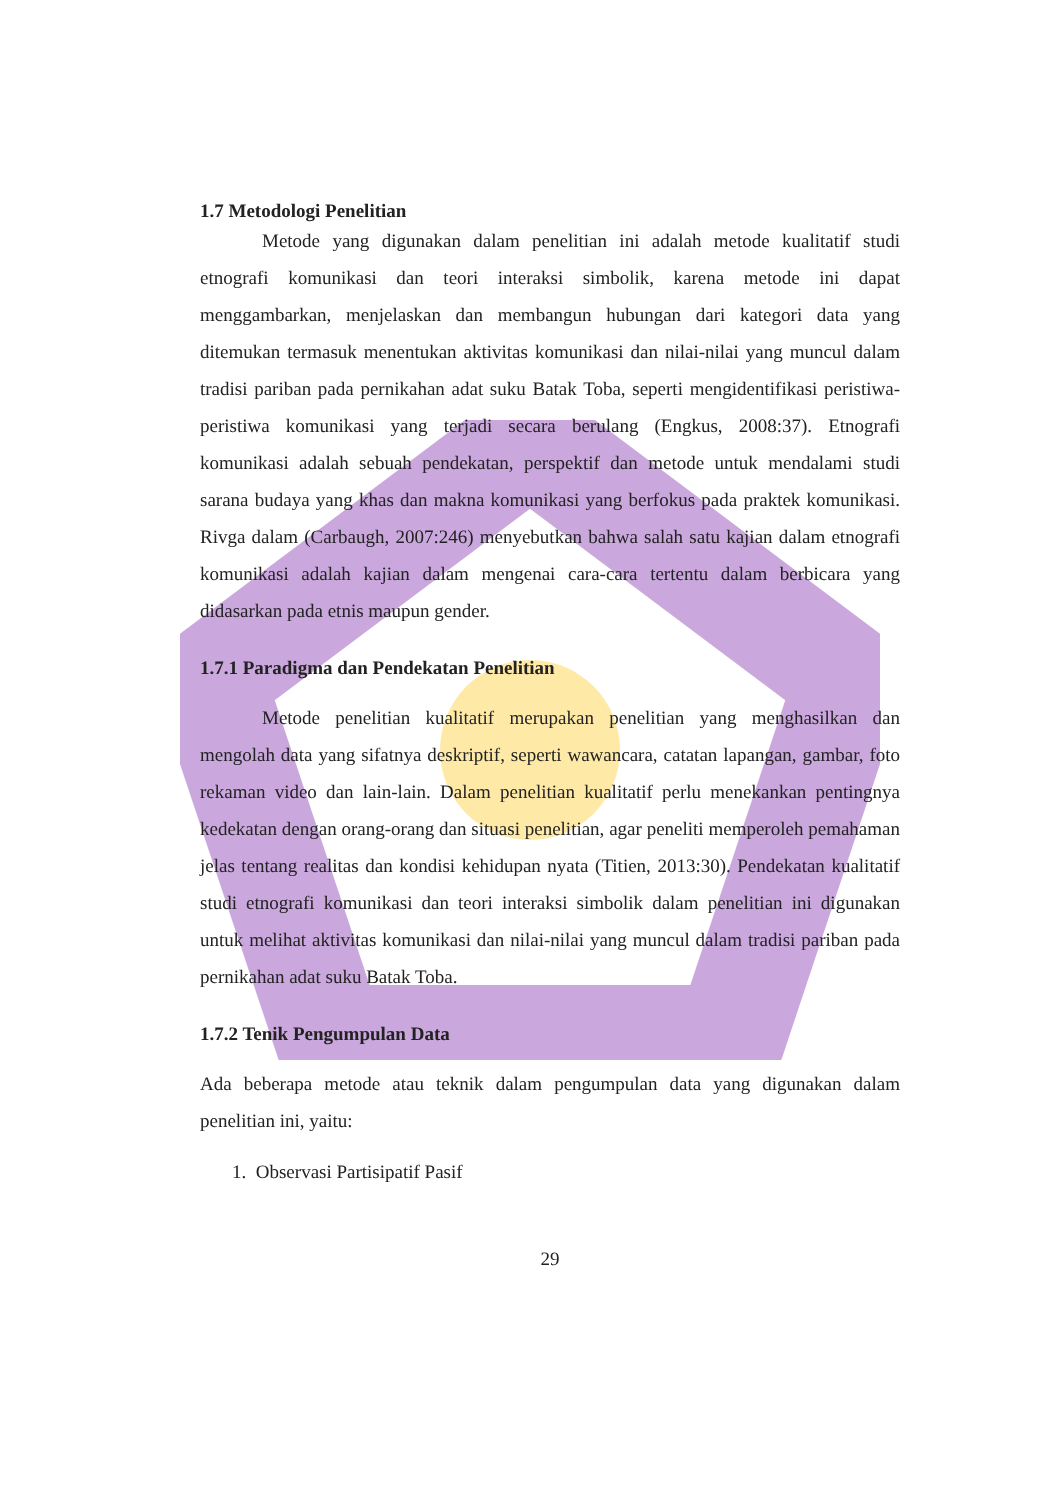1.7 Metodologi Penelitian
Metode yang digunakan dalam penelitian ini adalah metode kualitatif studi etnografi komunikasi dan teori interaksi simbolik, karena metode ini dapat menggambarkan, menjelaskan dan membangun hubungan dari kategori data yang ditemukan termasuk menentukan aktivitas komunikasi dan nilai-nilai yang muncul dalam tradisi pariban pada pernikahan adat suku Batak Toba, seperti mengidentifikasi peristiwa-peristiwa komunikasi yang terjadi secara berulang (Engkus, 2008:37). Etnografi komunikasi adalah sebuah pendekatan, perspektif dan metode untuk mendalami studi sarana budaya yang khas dan makna komunikasi yang berfokus pada praktek komunikasi. Rivga dalam (Carbaugh, 2007:246) menyebutkan bahwa salah satu kajian dalam etnografi komunikasi adalah kajian dalam mengenai cara-cara tertentu dalam berbicara yang didasarkan pada etnis maupun gender.
1.7.1 Paradigma dan Pendekatan Penelitian
Metode penelitian kualitatif merupakan penelitian yang menghasilkan dan mengolah data yang sifatnya deskriptif, seperti wawancara, catatan lapangan, gambar, foto rekaman video dan lain-lain. Dalam penelitian kualitatif perlu menekankan pentingnya kedekatan dengan orang-orang dan situasi penelitian, agar peneliti memperoleh pemahaman jelas tentang realitas dan kondisi kehidupan nyata (Titien, 2013:30). Pendekatan kualitatif studi etnografi komunikasi dan teori interaksi simbolik dalam penelitian ini digunakan untuk melihat aktivitas komunikasi dan nilai-nilai yang muncul dalam tradisi pariban pada pernikahan adat suku Batak Toba.
1.7.2 Tenik Pengumpulan Data
Ada beberapa metode atau teknik dalam pengumpulan data yang digunakan dalam penelitian ini, yaitu:
1. Observasi Partisipatif Pasif
29